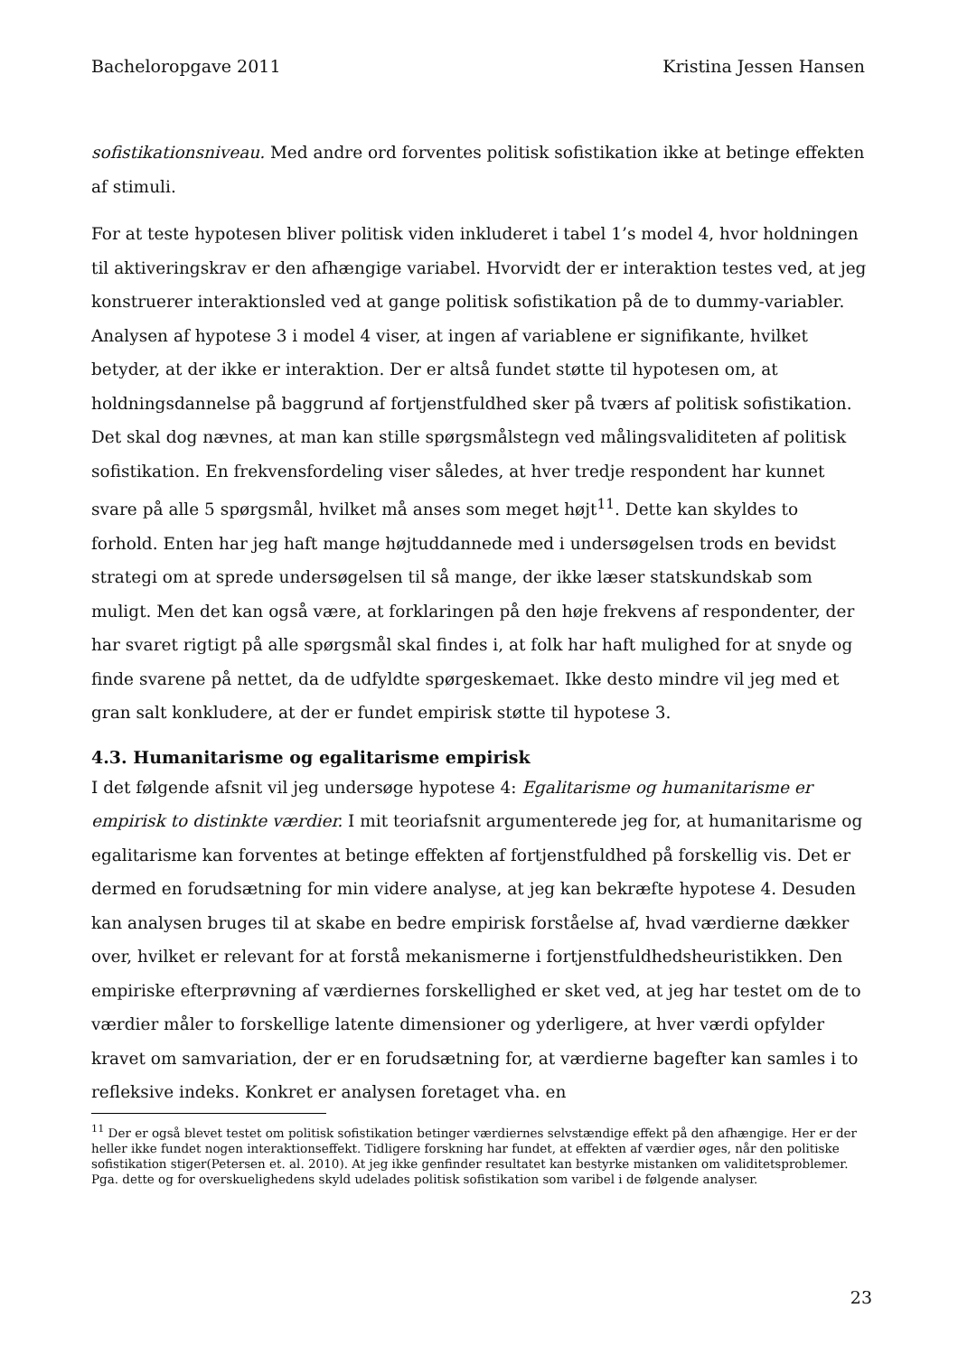Bacheloropgave 2011 Kristina Jessen Hansen
sofistikationsniveau. Med andre ord forventes politisk sofistikation ikke at betinge effekten af stimuli.
For at teste hypotesen bliver politisk viden inkluderet i tabel 1’s model 4, hvor holdningen til aktiveringskrav er den afhængige variabel. Hvorvidt der er interaktion testes ved, at jeg konstruerer interaktionsled ved at gange politisk sofistikation på de to dummy-variabler. Analysen af hypotese 3 i model 4 viser, at ingen af variablene er signifikante, hvilket betyder, at der ikke er interaktion. Der er altså fundet støtte til hypotesen om, at holdningsdannelse på baggrund af fortjenstfuldhed sker på tværs af politisk sofistikation. Det skal dog nævnes, at man kan stille spørgsmålstegn ved målingsvaliditeten af politisk sofistikation. En frekvensfordeling viser således, at hver tredje respondent har kunnet svare på alle 5 spørgsmål, hvilket må anses som meget højt<sup>11</sup>. Dette kan skyldes to forhold. Enten har jeg haft mange højtuddannede med i undersøgelsen trods en bevidst strategi om at sprede undersøgelsen til så mange, der ikke læser statskundskab som muligt. Men det kan også være, at forklaringen på den høje frekvens af respondenter, der har svaret rigtigt på alle spørgsmål skal findes i, at folk har haft mulighed for at snyde og finde svarene på nettet, da de udfyldte spørgeskemaet. Ikke desto mindre vil jeg med et gran salt konkludere, at der er fundet empirisk støtte til hypotese 3.
4.3. Humanitarisme og egalitarisme empirisk
I det følgende afsnit vil jeg undersøge hypotese 4: Egalitarisme og humanitarisme er empirisk to distinkte værdier. I mit teoriafsnit argumenterede jeg for, at humanitarisme og egalitarisme kan forventes at betinge effekten af fortjenstfuldhed på forskellig vis. Det er dermed en forudsætning for min videre analyse, at jeg kan bekræfte hypotese 4. Desuden kan analysen bruges til at skabe en bedre empirisk forståelse af, hvad værdierne dækker over, hvilket er relevant for at forstå mekanismerne i fortjenstfuldhedsheuristikken. Den empiriske efterprøvning af værdiernes forskellighed er sket ved, at jeg har testet om de to værdier måler to forskellige latente dimensioner og yderligere, at hver værdi opfylder kravet om samvariation, der er en forudsætning for, at værdierne bagefter kan samles i to refleksive indeks. Konkret er analysen foretaget vha. en
<sup>11</sup> Der er også blevet testet om politisk sofistikation betinger værdiernes selvstændige effekt på den afhængige. Her er der heller ikke fundet nogen interaktionseffekt. Tidligere forskning har fundet, at effekten af værdier øges, når den politiske sofistikation stiger(Petersen et. al. 2010). At jeg ikke genfinder resultatet kan bestyrke mistanken om validitetsproblemer. Pga. dette og for overskuelighedens skyld udelades politisk sofistikation som varibel i de følgende analyser.
23